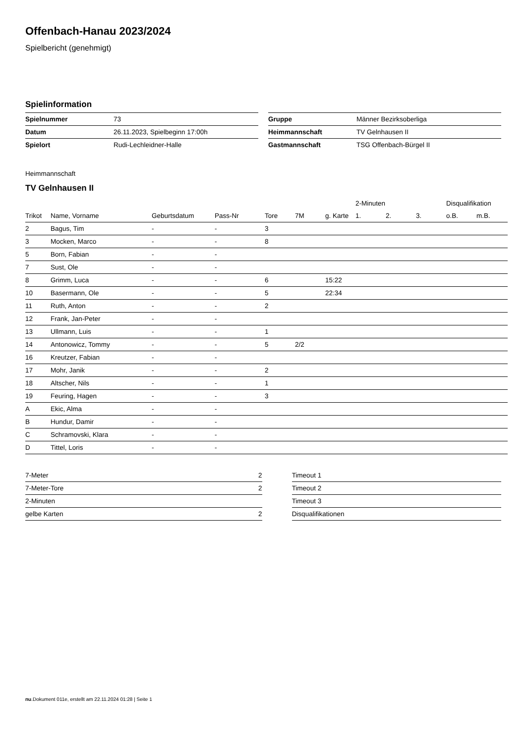Offenbach-Hanau 2023/2024
Spielbericht (genehmigt)
Spielinformation
| Spielnummer | 73 |
| Datum | 26.11.2023, Spielbeginn 17:00h |
| Spielort | Rudi-Lechleidner-Halle |
| Gruppe | Männer Bezirksoberliga |
| Heimmannschaft | TV Gelnhausen II |
| Gastmannschaft | TSG Offenbach-Bürgel II |
Heimmannschaft
TV Gelnhausen II
| | | | | | | | 2-Minuten | | | Disqualifikation | |
| --- | --- | --- | --- | --- | --- | --- | --- | --- | --- | --- | --- |
| Trikot | Name, Vorname | Geburtsdatum | Pass-Nr | Tore | 7M | g. Karte | 1. | 2. | 3. | o.B. | m.B. |
| 2 | Bagus, Tim | - | - | 3 | | | | | | | |
| 3 | Mocken, Marco | - | - | 8 | | | | | | | |
| 5 | Born, Fabian | - | - | | | | | | | | |
| 7 | Sust, Ole | - | - | | | | | | | | |
| 8 | Grimm, Luca | - | - | 6 | | 15:22 | | | | | |
| 10 | Basermann, Ole | - | - | 5 | | 22:34 | | | | | |
| 11 | Ruth, Anton | - | - | 2 | | | | | | | |
| 12 | Frank, Jan-Peter | - | - | | | | | | | | |
| 13 | Ullmann, Luis | - | - | 1 | | | | | | | |
| 14 | Antonowicz, Tommy | - | - | 5 | 2/2 | | | | | | |
| 16 | Kreutzer, Fabian | - | - | | | | | | | | |
| 17 | Mohr, Janik | - | - | 2 | | | | | | | |
| 18 | Altscher, Nils | - | - | 1 | | | | | | | |
| 19 | Feuring, Hagen | - | - | 3 | | | | | | | |
| A | Ekic, Alma | - | - | | | | | | | | |
| B | Hundur, Damir | - | - | | | | | | | | |
| C | Schramovski, Klara | - | - | | | | | | | | |
| D | Tittel, Loris | - | - | | | | | | | | |
| 7-Meter | 2 |
| 7-Meter-Tore | 2 |
| 2-Minuten | |
| gelbe Karten | 2 |
| Timeout 1 |
| Timeout 2 |
| Timeout 3 |
| Disqualifikationen |
nu.Dokument 011e, erstellt am 22.11.2024 01:28 | Seite 1